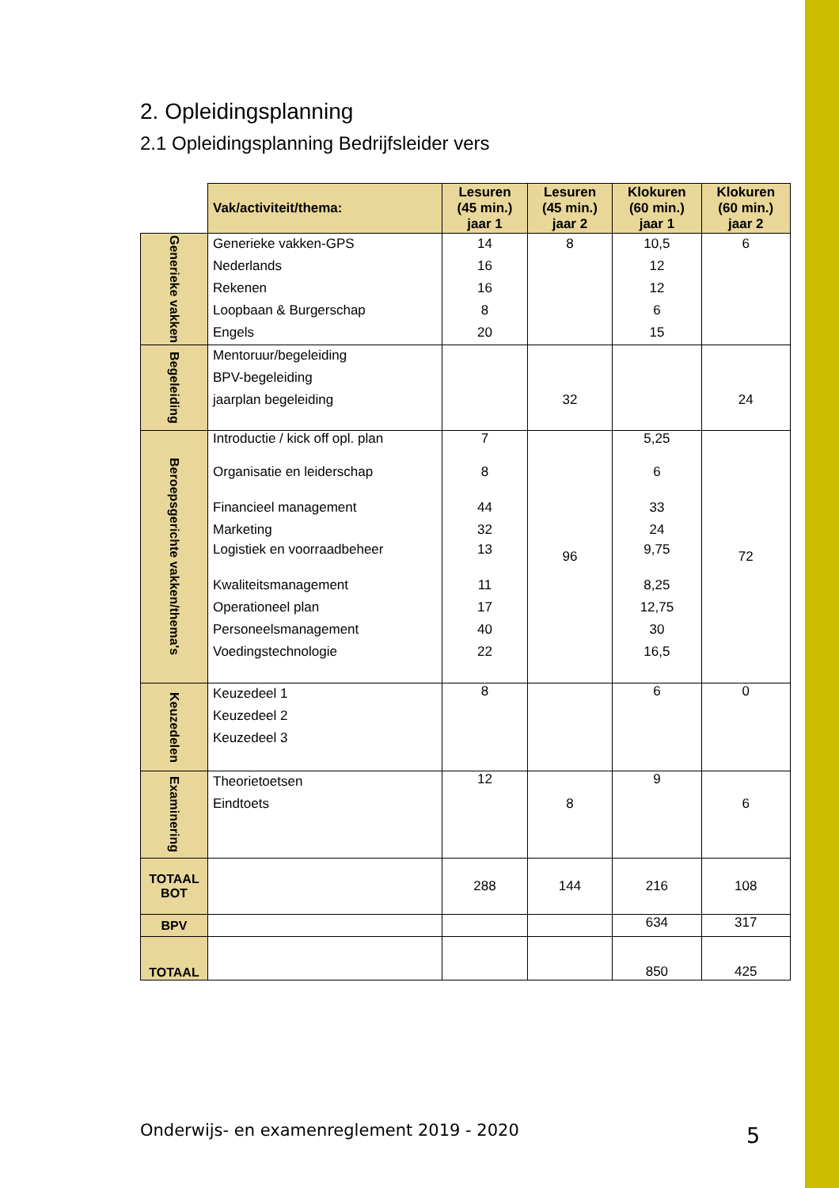2. Opleidingsplanning
2.1 Opleidingsplanning Bedrijfsleider vers
| | Vak/activiteit/thema: | Lesuren (45 min.) jaar 1 | Lesuren (45 min.) jaar 2 | Klokuren (60 min.) jaar 1 | Klokuren (60 min.) jaar 2 |
| Generieke vakken | Generieke vakken-GPS Nederlands Rekenen Loopbaan & Burgerschap Engels | 14 16 16 8 20 | 8 | 10,5 12 12 6 15 | 6 |
| Begeleiding | Mentoruur/begeleiding BPV-begeleiding jaarplan begeleiding | | 32 | | 24 |
| Beroepsgerichte vakken/thema's | Introductie / kick off opl. plan Organisatie en leiderschap Financieel management Marketing Logistiek en voorraadbeheer Kwaliteitsmanagement Operationeel plan Personeelsmanagement Voedingstechnologie | 7 8 44 32 13 11 17 40 22 | 96 | 5,25 6 33 24 9,75 8,25 12,75 30 16,5 | 72 |
| Keuzedelen | Keuzedeel 1 Keuzedeel 2 Keuzedeel 3 | 8 | | 6 | 0 |
| Examinering | Theorietoetsen Eindtoets | 12 | 8 | 9 | 6 |
| TOTAAL BOT | | 288 | 144 | 216 | 108 |
| BPV | | | | 634 | 317 |
| TOTAAL | | | | 850 | 425 |
Onderwijs- en examenreglement 2019 - 2020
5